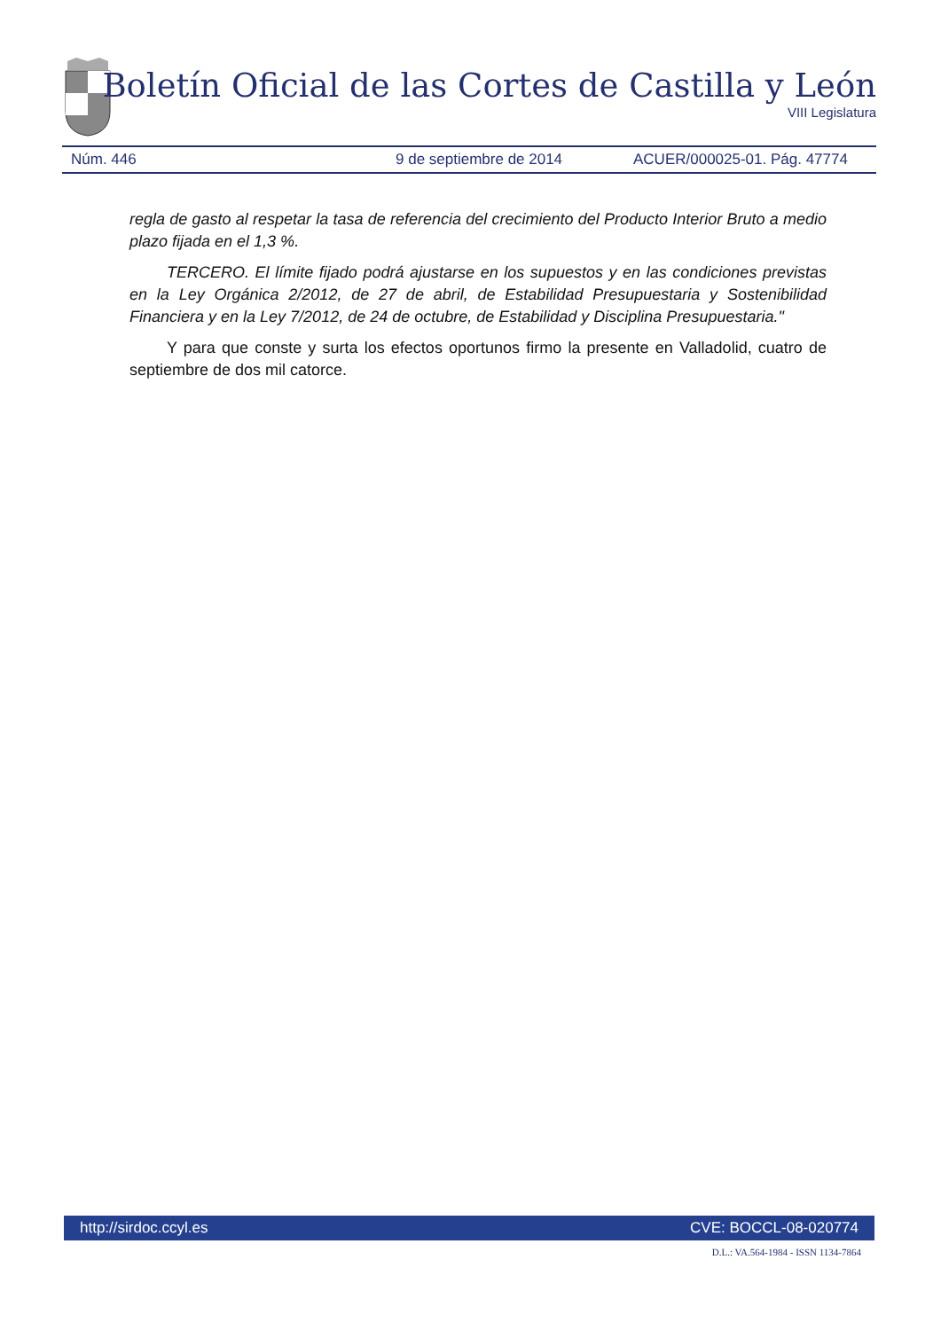Boletín Oficial de las Cortes de Castilla y León
VIII Legislatura
Núm. 446 9 de septiembre de 2014 ACUER/000025-01. Pág. 47774
regla de gasto al respetar la tasa de referencia del crecimiento del Producto Interior Bruto a medio plazo fijada en el 1,3 %.
TERCERO. El límite fijado podrá ajustarse en los supuestos y en las condiciones previstas en la Ley Orgánica 2/2012, de 27 de abril, de Estabilidad Presupuestaria y Sostenibilidad Financiera y en la Ley 7/2012, de 24 de octubre, de Estabilidad y Disciplina Presupuestaria."
Y para que conste y surta los efectos oportunos firmo la presente en Valladolid, cuatro de septiembre de dos mil catorce.
http://sirdoc.ccyl.es CVE: BOCCL-08-020774
D.L.: VA.564-1984 - ISSN 1134-7864